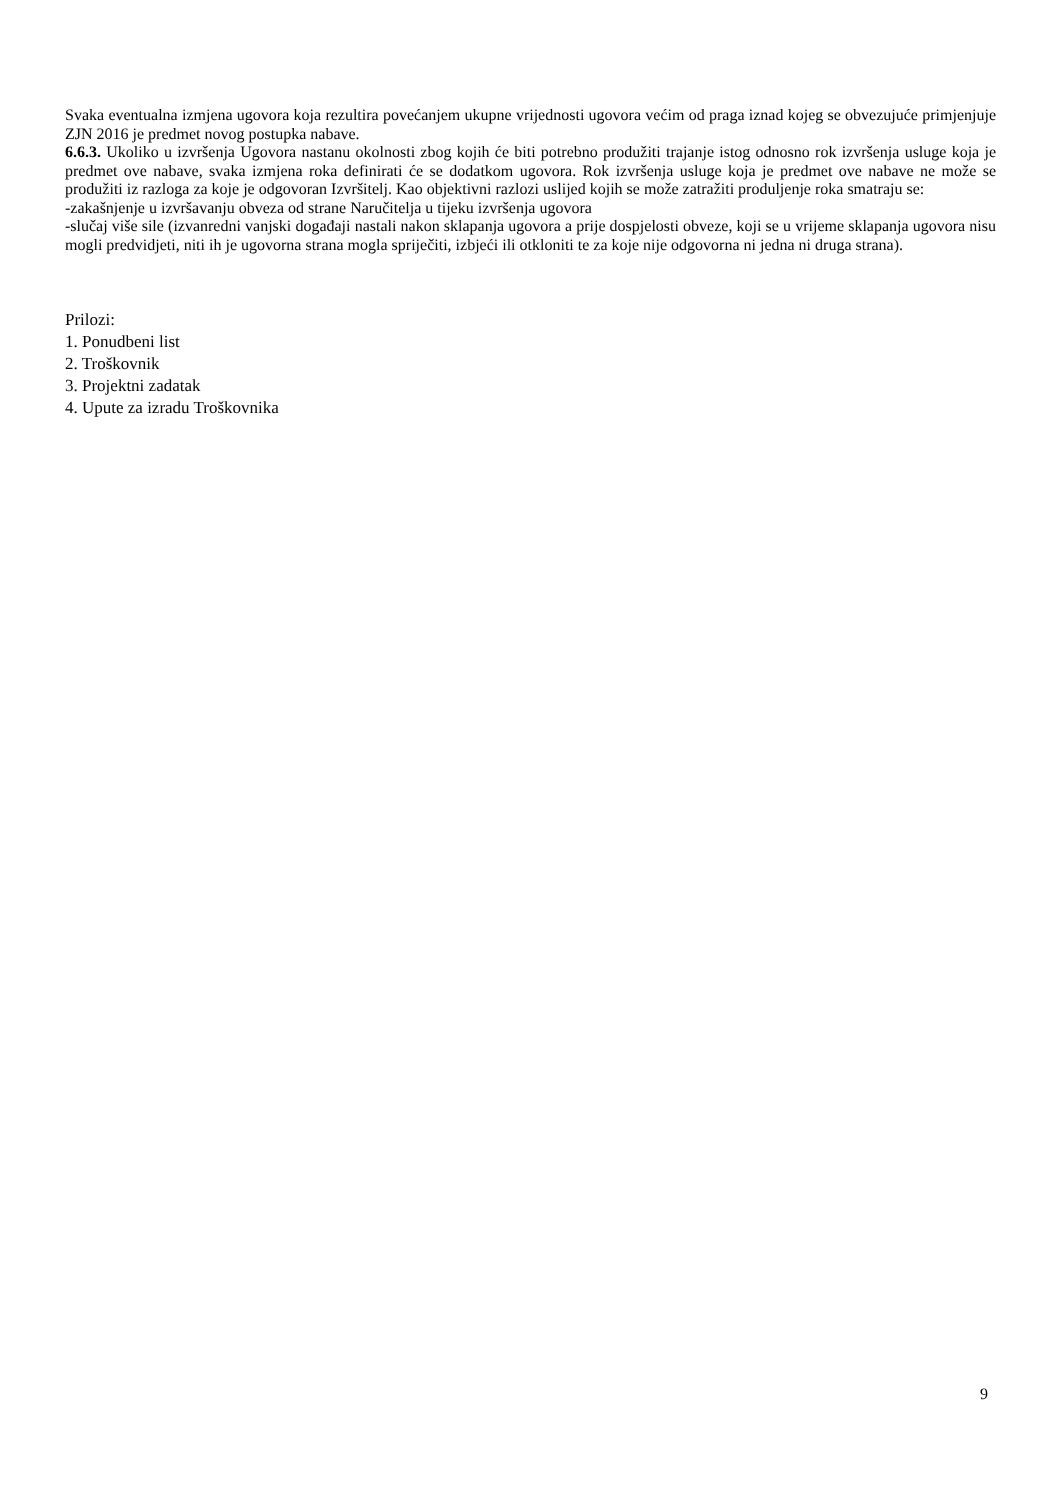Svaka eventualna izmjena ugovora koja rezultira povećanjem ukupne vrijednosti ugovora većim od praga iznad kojeg se obvezujuće primjenjuje ZJN 2016 je predmet novog postupka nabave.
6.6.3. Ukoliko u izvršenja Ugovora nastanu okolnosti zbog kojih će biti potrebno produžiti trajanje istog odnosno rok izvršenja usluge koja je predmet ove nabave, svaka izmjena roka definirati će se dodatkom ugovora. Rok izvršenja usluge koja je predmet ove nabave ne može se produžiti iz razloga za koje je odgovoran Izvršitelj. Kao objektivni razlozi uslijed kojih se može zatražiti produljenje roka smatraju se:
-zakašnjenje u izvršavanju obveza od strane Naručitelja u tijeku izvršenja ugovora
-slučaj više sile (izvanredni vanjski događaji nastali nakon sklapanja ugovora a prije dospjelosti obveze, koji se u vrijeme sklapanja ugovora nisu mogli predvidjeti, niti ih je ugovorna strana mogla spriječiti, izbjeći ili otkloniti te za koje nije odgovorna ni jedna ni druga strana).
Prilozi:
1. Ponudbeni list
2. Troškovnik
3. Projektni zadatak
4. Upute za izradu Troškovnika
9